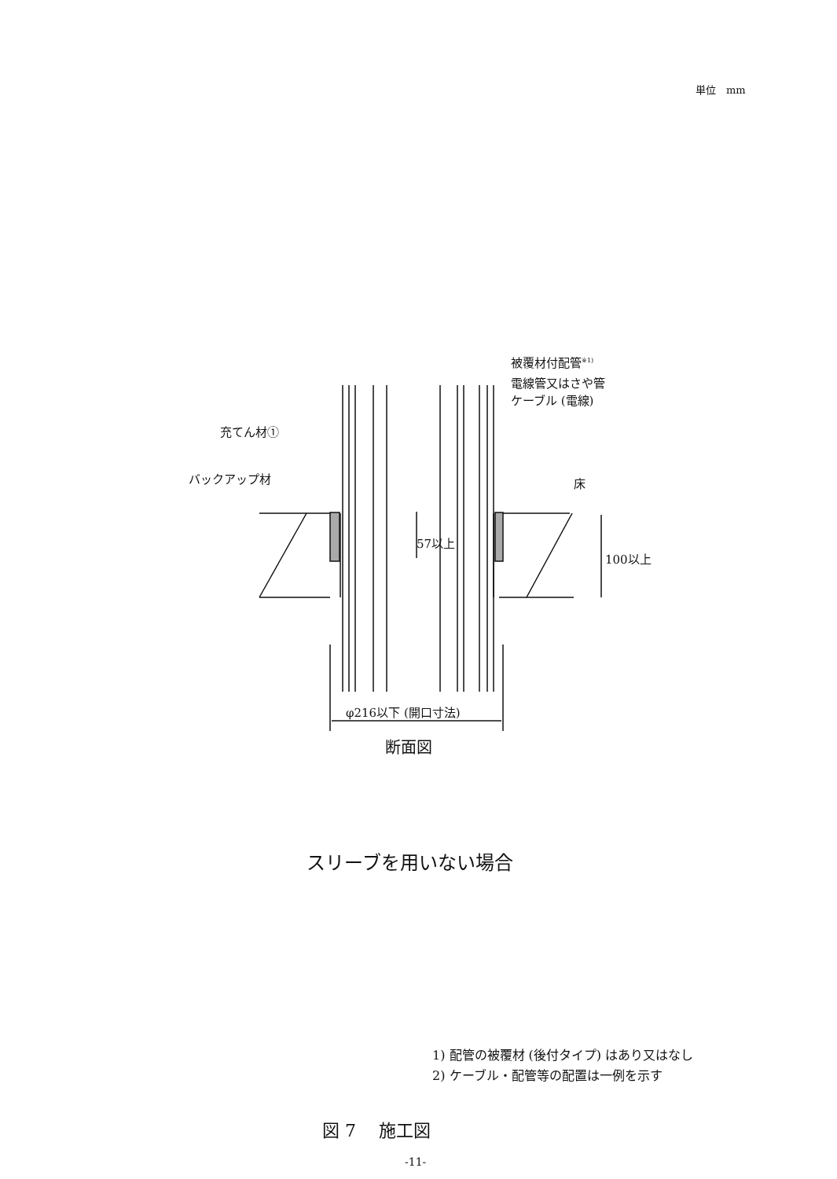単位　mm
被覆材付配管<sup>※1)</sup>
電線管又はさや管
ケーブル (電線)
充てん材①
バックアップ材 床
57以上
100以上
φ216以下 (開口寸法)
断面図
スリーブを用いない場合
1) 配管の被覆材 (後付タイプ) はあり又はなし
2) ケーブル・配管等の配置は一例を示す
図 7　 施工図
-11-